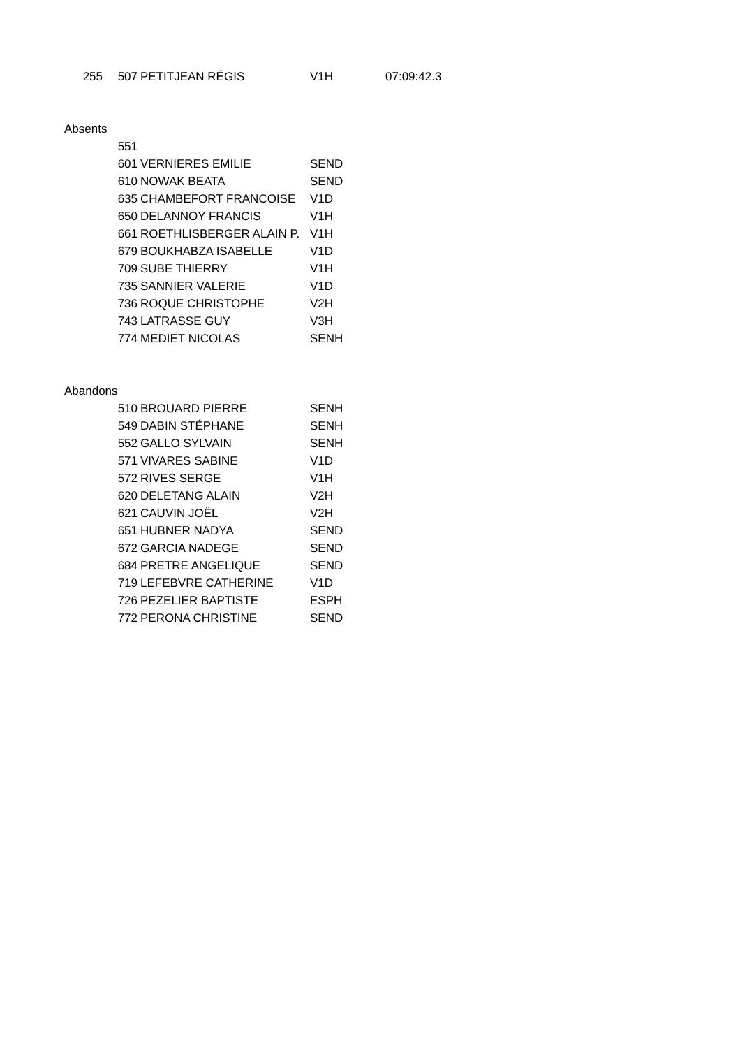| 255 | 507 | PETITJEAN RÉGIS | V1H | 07:09:42.3 |
| Absents | | | | |
| | 551 | | | |
| | 601 | VERNIERES EMILIE | SEND | |
| | 610 | NOWAK BEATA | SEND | |
| | 635 | CHAMBEFORT FRANCOISE | V1D | |
| | 650 | DELANNOY FRANCIS | V1H | |
| | 661 | ROETHLISBERGER ALAIN P. | V1H | |
| | 679 | BOUKHABZA ISABELLE | V1D | |
| | 709 | SUBE THIERRY | V1H | |
| | 735 | SANNIER VALERIE | V1D | |
| | 736 | ROQUE CHRISTOPHE | V2H | |
| | 743 | LATRASSE GUY | V3H | |
| | 774 | MEDIET NICOLAS | SENH | |
| Abandons | | | | |
| | 510 | BROUARD PIERRE | SENH | |
| | 549 | DABIN STÉPHANE | SENH | |
| | 552 | GALLO SYLVAIN | SENH | |
| | 571 | VIVARES SABINE | V1D | |
| | 572 | RIVES SERGE | V1H | |
| | 620 | DELETANG ALAIN | V2H | |
| | 621 | CAUVIN JOËL | V2H | |
| | 651 | HUBNER NADYA | SEND | |
| | 672 | GARCIA NADEGE | SEND | |
| | 684 | PRETRE ANGELIQUE | SEND | |
| | 719 | LEFEBVRE CATHERINE | V1D | |
| | 726 | PEZELIER BAPTISTE | ESPH | |
| | 772 | PERONA CHRISTINE | SEND | |